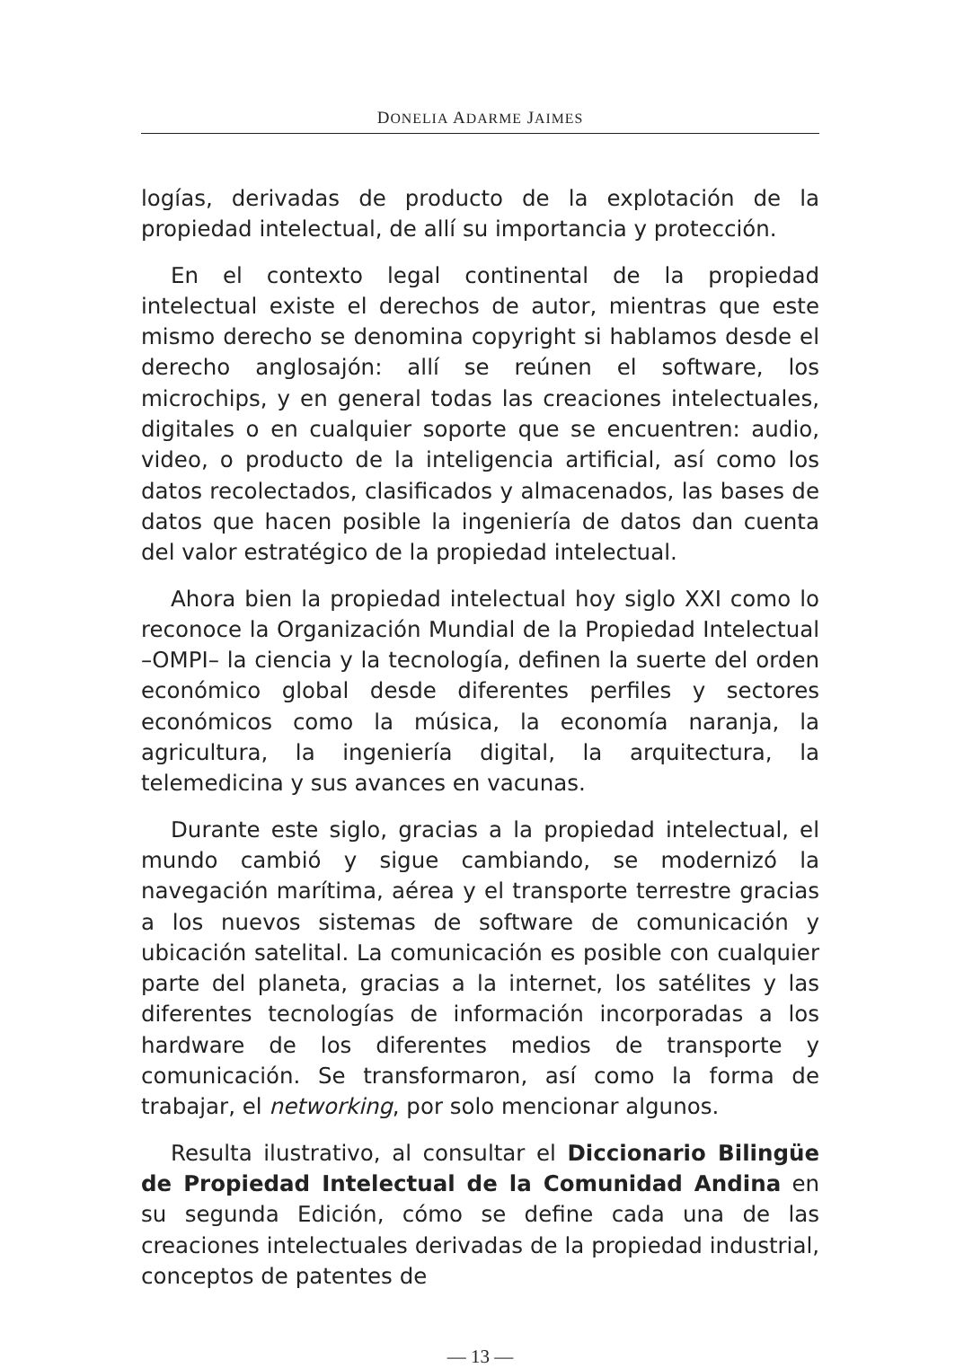DONELIA ADARME JAIMES
logías, derivadas de producto de la explotación de la propiedad intelectual, de allí su importancia y protección.
En el contexto legal continental de la propiedad intelectual existe el derechos de autor, mientras que este mismo derecho se denomina copyright si hablamos desde el derecho anglosajón: allí se reúnen el software, los microchips, y en general todas las creaciones intelectuales, digitales o en cualquier soporte que se encuentren: audio, video, o producto de la inteligencia artificial, así como los datos recolectados, clasificados y almacenados, las bases de datos que hacen posible la ingeniería de datos dan cuenta del valor estratégico de la propiedad intelectual.
Ahora bien la propiedad intelectual hoy siglo XXI como lo reconoce la Organización Mundial de la Propiedad Intelectual –OMPI– la ciencia y la tecnología, definen la suerte del orden económico global desde diferentes perfiles y sectores económicos como la música, la economía naranja, la agricultura, la ingeniería digital, la arquitectura, la telemedicina y sus avances en vacunas.
Durante este siglo, gracias a la propiedad intelectual, el mundo cambió y sigue cambiando, se modernizó la navegación marítima, aérea y el transporte terrestre gracias a los nuevos sistemas de software de comunicación y ubicación satelital. La comunicación es posible con cualquier parte del planeta, gracias a la internet, los satélites y las diferentes tecnologías de información incorporadas a los hardware de los diferentes medios de transporte y comunicación. Se transformaron, así como la forma de trabajar, el networking, por solo mencionar algunos.
Resulta ilustrativo, al consultar el Diccionario Bilingüe de Propiedad Intelectual de la Comunidad Andina en su segunda Edición, cómo se define cada una de las creaciones intelectuales derivadas de la propiedad industrial, conceptos de patentes de
— 13 —